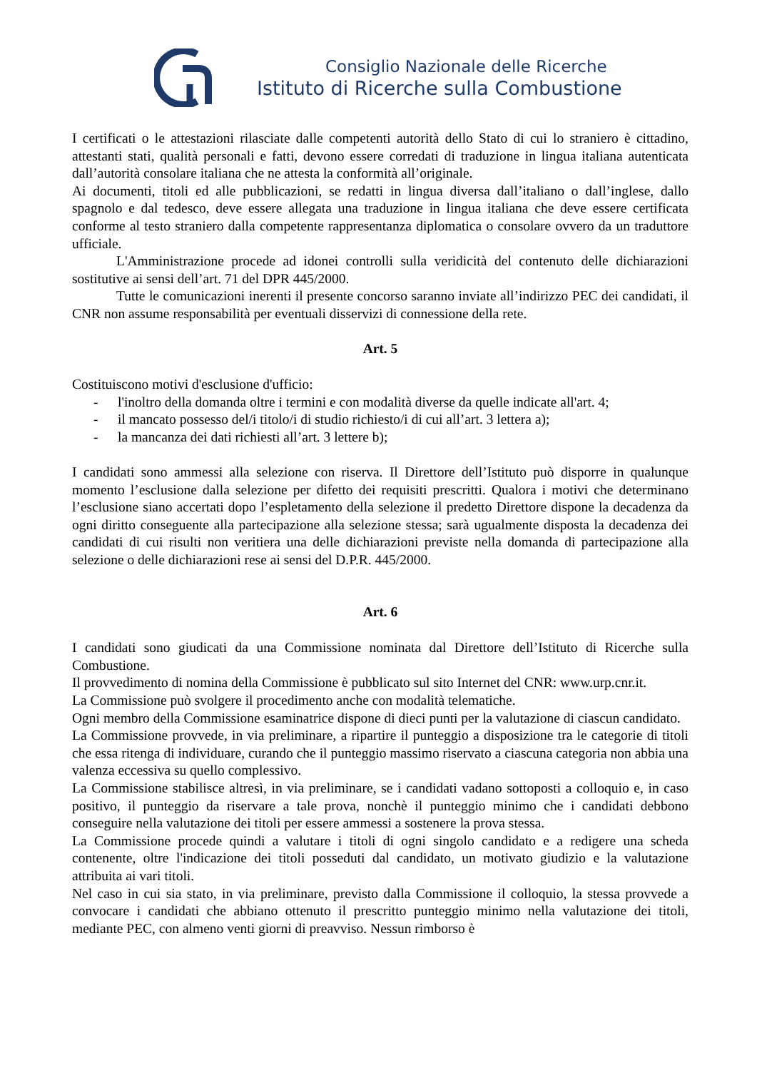Consiglio Nazionale delle Ricerche
Istituto di Ricerche sulla Combustione
I certificati o le attestazioni rilasciate dalle competenti autorità dello Stato di cui lo straniero è cittadino, attestanti stati, qualità personali e fatti, devono essere corredati di traduzione in lingua italiana autenticata dall’autorità consolare italiana che ne attesta la conformità all’originale.
Ai documenti, titoli ed alle pubblicazioni, se redatti in lingua diversa dall’italiano o dall’inglese, dallo spagnolo e dal tedesco, deve essere allegata una traduzione in lingua italiana che deve essere certificata conforme al testo straniero dalla competente rappresentanza diplomatica o consolare ovvero da un traduttore ufficiale.
L'Amministrazione procede ad idonei controlli sulla veridicità del contenuto delle dichiarazioni sostitutive ai sensi dell’art. 71 del DPR 445/2000.
Tutte le comunicazioni inerenti il presente concorso saranno inviate all’indirizzo PEC dei candidati, il CNR non assume responsabilità per eventuali disservizi di connessione della rete.
Art. 5
Costituiscono motivi d'esclusione d'ufficio:
- l'inoltro della domanda oltre i termini e con modalità diverse da quelle indicate all'art. 4;
- il mancato possesso del/i titolo/i di studio richiesto/i di cui all’art. 3 lettera a);
- la mancanza dei dati richiesti all’art. 3 lettere b);
I candidati sono ammessi alla selezione con riserva. Il Direttore dell’Istituto può disporre in qualunque momento l’esclusione dalla selezione per difetto dei requisiti prescritti. Qualora i motivi che determinano l’esclusione siano accertati dopo l’espletamento della selezione il predetto Direttore dispone la decadenza da ogni diritto conseguente alla partecipazione alla selezione stessa; sarà ugualmente disposta la decadenza dei candidati di cui risulti non veritiera una delle dichiarazioni previste nella domanda di partecipazione alla selezione o delle dichiarazioni rese ai sensi del D.P.R. 445/2000.
Art. 6
I candidati sono giudicati da una Commissione nominata dal Direttore dell’Istituto di Ricerche sulla Combustione.
Il provvedimento di nomina della Commissione è pubblicato sul sito Internet del CNR: www.urp.cnr.it.
La Commissione può svolgere il procedimento anche con modalità telematiche.
Ogni membro della Commissione esaminatrice dispone di dieci punti per la valutazione di ciascun candidato.
La Commissione provvede, in via preliminare, a ripartire il punteggio a disposizione tra le categorie di titoli che essa ritenga di individuare, curando che il punteggio massimo riservato a ciascuna categoria non abbia una valenza eccessiva su quello complessivo.
La Commissione stabilisce altresì, in via preliminare, se i candidati vadano sottoposti a colloquio e, in caso positivo, il punteggio da riservare a tale prova, nonchè il punteggio minimo che i candidati debbono conseguire nella valutazione dei titoli per essere ammessi a sostenere la prova stessa.
La Commissione procede quindi a valutare i titoli di ogni singolo candidato e a redigere una scheda contenente, oltre l'indicazione dei titoli posseduti dal candidato, un motivato giudizio e la valutazione attribuita ai vari titoli.
Nel caso in cui sia stato, in via preliminare, previsto dalla Commissione il colloquio, la stessa provvede a convocare i candidati che abbiano ottenuto il prescritto punteggio minimo nella valutazione dei titoli, mediante PEC, con almeno venti giorni di preavviso. Nessun rimborso è